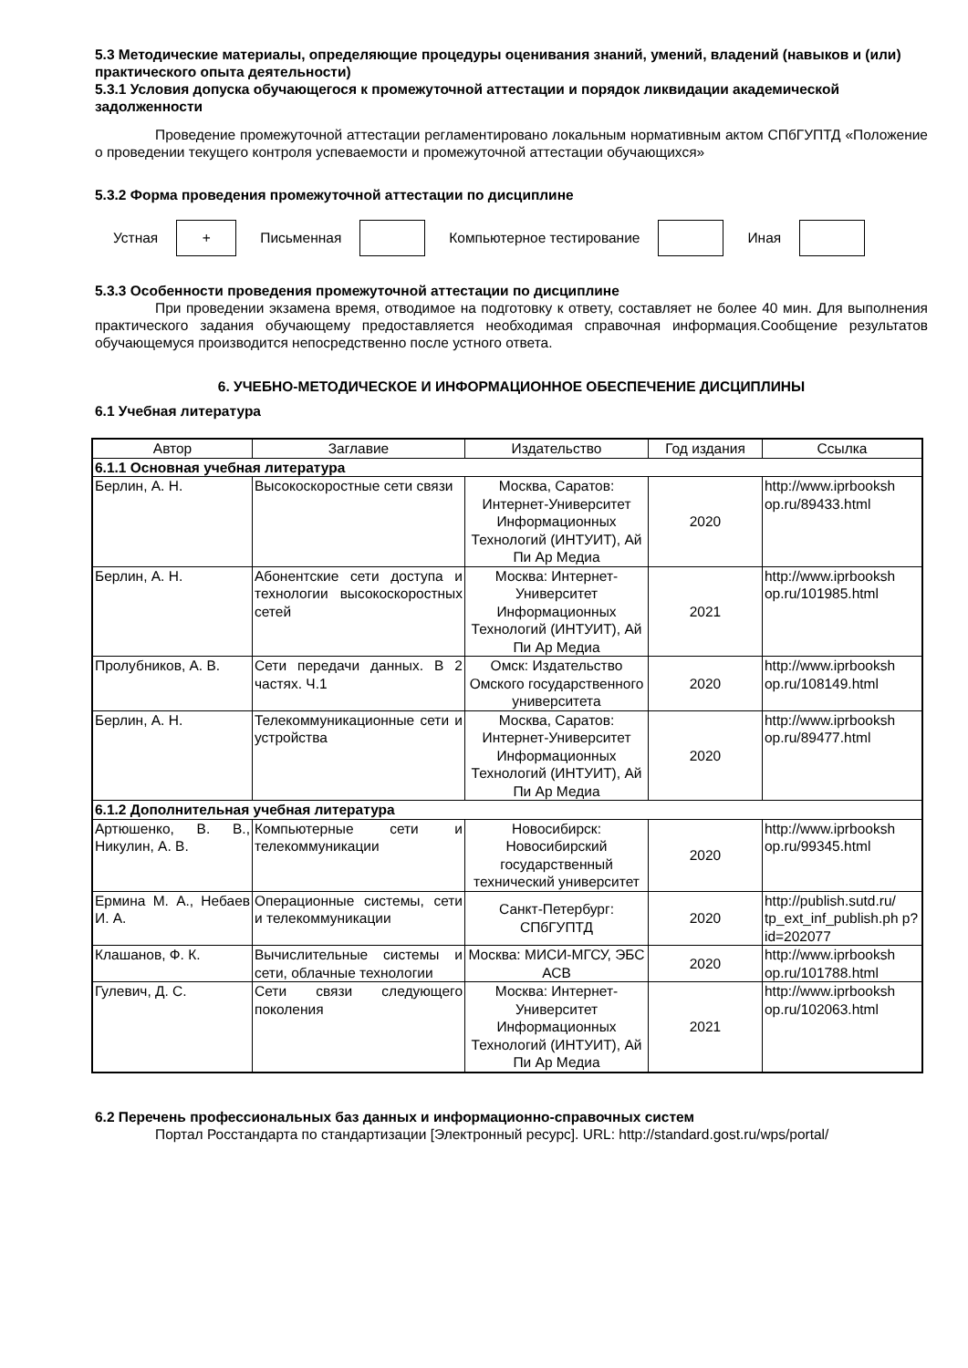5.3 Методические материалы, определяющие процедуры оценивания знаний, умений, владений (навыков и (или) практического опыта деятельности)
5.3.1 Условия допуска обучающегося к промежуточной аттестации и порядок ликвидации академической задолженности
Проведение промежуточной аттестации регламентировано локальным нормативным актом СПбГУПТД «Положение о проведении текущего контроля успеваемости и промежуточной аттестации обучающихся»
5.3.2 Форма проведения промежуточной аттестации по дисциплине
Устная
+
Письменная Компьютерное тестирование Иная
5.3.3 Особенности проведения промежуточной аттестации по дисциплине
При проведении экзамена время, отводимое на подготовку к ответу, составляет не более 40 мин. Для выполнения практического задания обучающему предоставляется необходимая справочная информация.Сообщение результатов обучающемуся производится непосредственно после устного ответа.
6. УЧЕБНО-МЕТОДИЧЕСКОЕ И ИНФОРМАЦИОННОЕ ОБЕСПЕЧЕНИЕ ДИСЦИПЛИНЫ
6.1 Учебная литература
| Автор | Заглавие | Издательство | Год издания | Ссылка |
| --- | --- | --- | --- | --- |
| 6.1.1 Основная учебная литература | | | | |
| Берлин, А. Н. | Высокоскоростные сети связи | Москва, Саратов: Интернет-Университет Информационных Технологий (ИНТУИТ), Ай Пи Ар Медиа | 2020 | http://www.iprbooksh op.ru/89433.html |
| Берлин, А. Н. | Абонентские сети доступа и технологии высокоскоростных сетей | Москва: Интернет-Университет Информационных Технологий (ИНТУИТ), Ай Пи Ар Медиа | 2021 | http://www.iprbooksh op.ru/101985.html |
| Пролубников, А. В. | Сети передачи данных. В 2 частях. Ч.1 | Омск: Издательство Омского государственного университета | 2020 | http://www.iprbooksh op.ru/108149.html |
| Берлин, А. Н. | Телекоммуникационные сети и устройства | Москва, Саратов: Интернет-Университет Информационных Технологий (ИНТУИТ), Ай Пи Ар Медиа | 2020 | http://www.iprbooksh op.ru/89477.html |
| 6.1.2 Дополнительная учебная литература | | | | |
| Артюшенко, В. В., Никулин, А. В. | Компьютерные сети и телекоммуникации | Новосибирск: Новосибирский государственный технический университет | 2020 | http://www.iprbooksh op.ru/99345.html |
| Ермина М. А., Небаев И. А. | Операционные системы, сети и телекоммуникации | Санкт-Петербург: СПбГУПТД | 2020 | http://publish.sutd.ru/ tp_ext_inf_publish.ph p?id=202077 |
| Клашанов, Ф. К. | Вычислительные системы и сети, облачные технологии | Москва: МИСИ-МГСУ, ЭБС АСВ | 2020 | http://www.iprbooksh op.ru/101788.html |
| Гулевич, Д. С. | Сети связи следующего поколения | Москва: Интернет-Университет Информационных Технологий (ИНТУИТ), Ай Пи Ар Медиа | 2021 | http://www.iprbooksh op.ru/102063.html |
6.2 Перечень профессиональных баз данных и информационно-справочных систем
Портал Росстандарта по стандартизации [Электронный ресурс]. URL: http://standard.gost.ru/wps/portal/